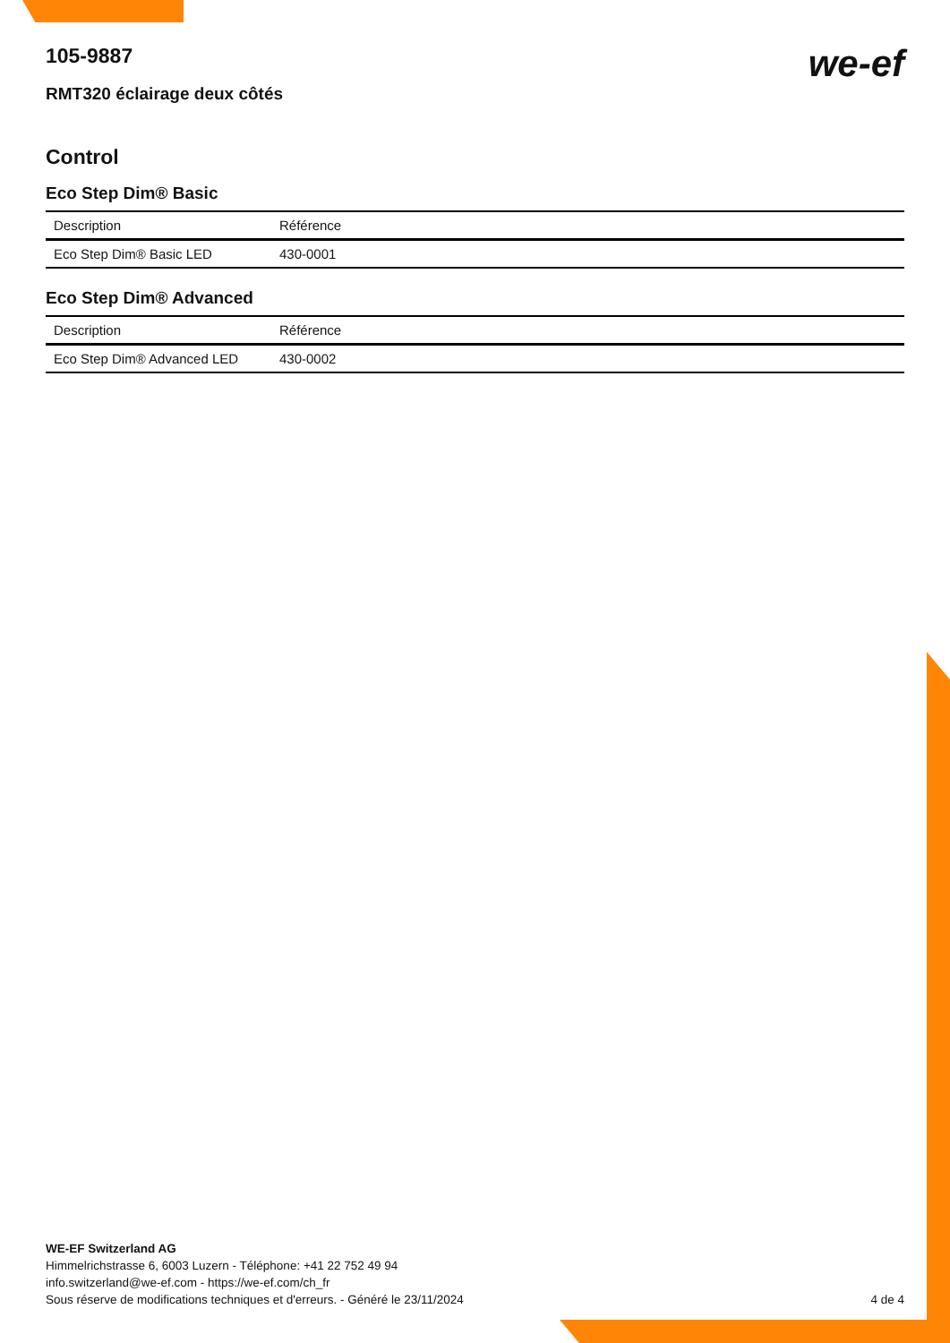105-9887
RMT320 éclairage deux côtés
we-ef
Control
Eco Step Dim® Basic
| Description | Référence |
| --- | --- |
| Eco Step Dim® Basic LED | 430-0001 |
Eco Step Dim® Advanced
| Description | Référence |
| --- | --- |
| Eco Step Dim® Advanced LED | 430-0002 |
WE-EF Switzerland AG
Himmelrichstrasse 6, 6003 Luzern - Téléphone: +41 22 752 49 94
info.switzerland@we-ef.com - https://we-ef.com/ch_fr
Sous réserve de modifications techniques et d'erreurs. - Généré le 23/11/2024 4 de 4